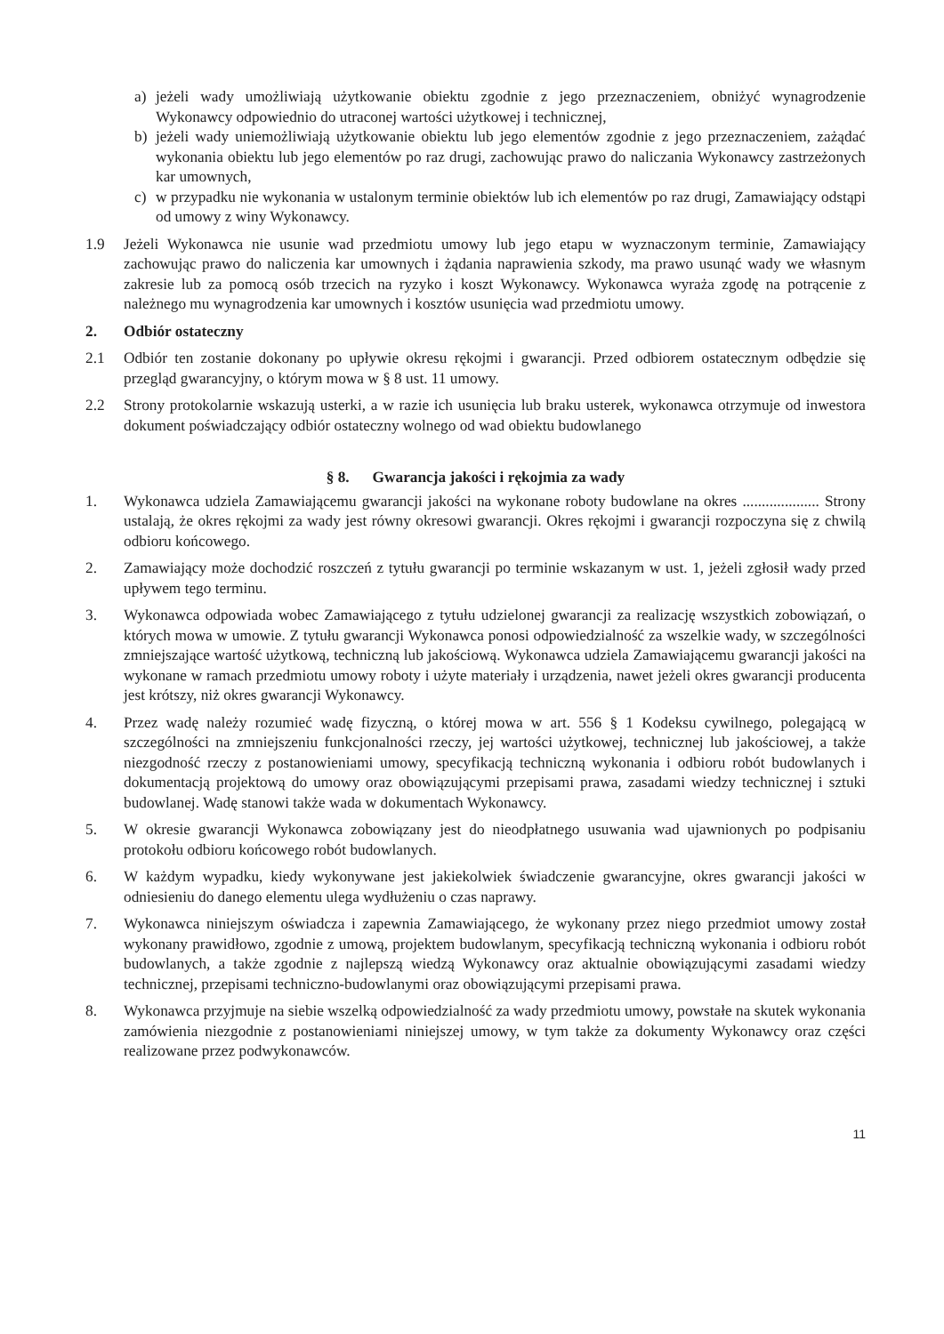a) jeżeli wady umożliwiają użytkowanie obiektu zgodnie z jego przeznaczeniem, obniżyć wynagrodzenie Wykonawcy odpowiednio do utraconej wartości użytkowej i technicznej,
b) jeżeli wady uniemożliwiają użytkowanie obiektu lub jego elementów zgodnie z jego przeznaczeniem, zażądać wykonania obiektu lub jego elementów po raz drugi, zachowując prawo do naliczania Wykonawcy zastrzeżonych kar umownych,
c) w przypadku nie wykonania w ustalonym terminie obiektów lub ich elementów po raz drugi, Zamawiający odstąpi od umowy z winy Wykonawcy.
1.9 Jeżeli Wykonawca nie usunie wad przedmiotu umowy lub jego etapu w wyznaczonym terminie, Zamawiający zachowując prawo do naliczenia kar umownych i żądania naprawienia szkody, ma prawo usunąć wady we własnym zakresie lub za pomocą osób trzecich na ryzyko i koszt Wykonawcy. Wykonawca wyraża zgodę na potrącenie z należnego mu wynagrodzenia kar umownych i kosztów usunięcia wad przedmiotu umowy.
2. Odbiór ostateczny
2.1 Odbiór ten zostanie dokonany po upływie okresu rękojmi i gwarancji. Przed odbiorem ostatecznym odbędzie się przegląd gwarancyjny, o którym mowa w § 8 ust. 11 umowy.
2.2 Strony protokolarnie wskazują usterki, a w razie ich usunięcia lub braku usterek, wykonawca otrzymuje od inwestora dokument poświadczający odbiór ostateczny wolnego od wad obiektu budowlanego
§ 8. Gwarancja jakości i rękojmia za wady
1. Wykonawca udziela Zamawiającemu gwarancji jakości na wykonane roboty budowlane na okres .................... Strony ustalają, że okres rękojmi za wady jest równy okresowi gwarancji. Okres rękojmi i gwarancji rozpoczyna się z chwilą odbioru końcowego.
2. Zamawiający może dochodzić roszczeń z tytułu gwarancji po terminie wskazanym w ust. 1, jeżeli zgłosił wady przed upływem tego terminu.
3. Wykonawca odpowiada wobec Zamawiającego z tytułu udzielonej gwarancji za realizację wszystkich zobowiązań, o których mowa w umowie. Z tytułu gwarancji Wykonawca ponosi odpowiedzialność za wszelkie wady, w szczególności zmniejszające wartość użytkową, techniczną lub jakościową. Wykonawca udziela Zamawiającemu gwarancji jakości na wykonane w ramach przedmiotu umowy roboty i użyte materiały i urządzenia, nawet jeżeli okres gwarancji producenta jest krótszy, niż okres gwarancji Wykonawcy.
4. Przez wadę należy rozumieć wadę fizyczną, o której mowa w art. 556 § 1 Kodeksu cywilnego, polegającą w szczególności na zmniejszeniu funkcjonalności rzeczy, jej wartości użytkowej, technicznej lub jakościowej, a także niezgodność rzeczy z postanowieniami umowy, specyfikacją techniczną wykonania i odbioru robót budowlanych i dokumentacją projektową do umowy oraz obowiązującymi przepisami prawa, zasadami wiedzy technicznej i sztuki budowlanej. Wadę stanowi także wada w dokumentach Wykonawcy.
5. W okresie gwarancji Wykonawca zobowiązany jest do nieodpłatnego usuwania wad ujawnionych po podpisaniu protokołu odbioru końcowego robót budowlanych.
6. W każdym wypadku, kiedy wykonywane jest jakiekolwiek świadczenie gwarancyjne, okres gwarancji jakości w odniesieniu do danego elementu ulega wydłużeniu o czas naprawy.
7. Wykonawca niniejszym oświadcza i zapewnia Zamawiającego, że wykonany przez niego przedmiot umowy został wykonany prawidłowo, zgodnie z umową, projektem budowlanym, specyfikacją techniczną wykonania i odbioru robót budowlanych, a także zgodnie z najlepszą wiedzą Wykonawcy oraz aktualnie obowiązującymi zasadami wiedzy technicznej, przepisami techniczno-budowlanymi oraz obowiązującymi przepisami prawa.
8. Wykonawca przyjmuje na siebie wszelką odpowiedzialność za wady przedmiotu umowy, powstałe na skutek wykonania zamówienia niezgodnie z postanowieniami niniejszej umowy, w tym także za dokumenty Wykonawcy oraz części realizowane przez podwykonawców.
11